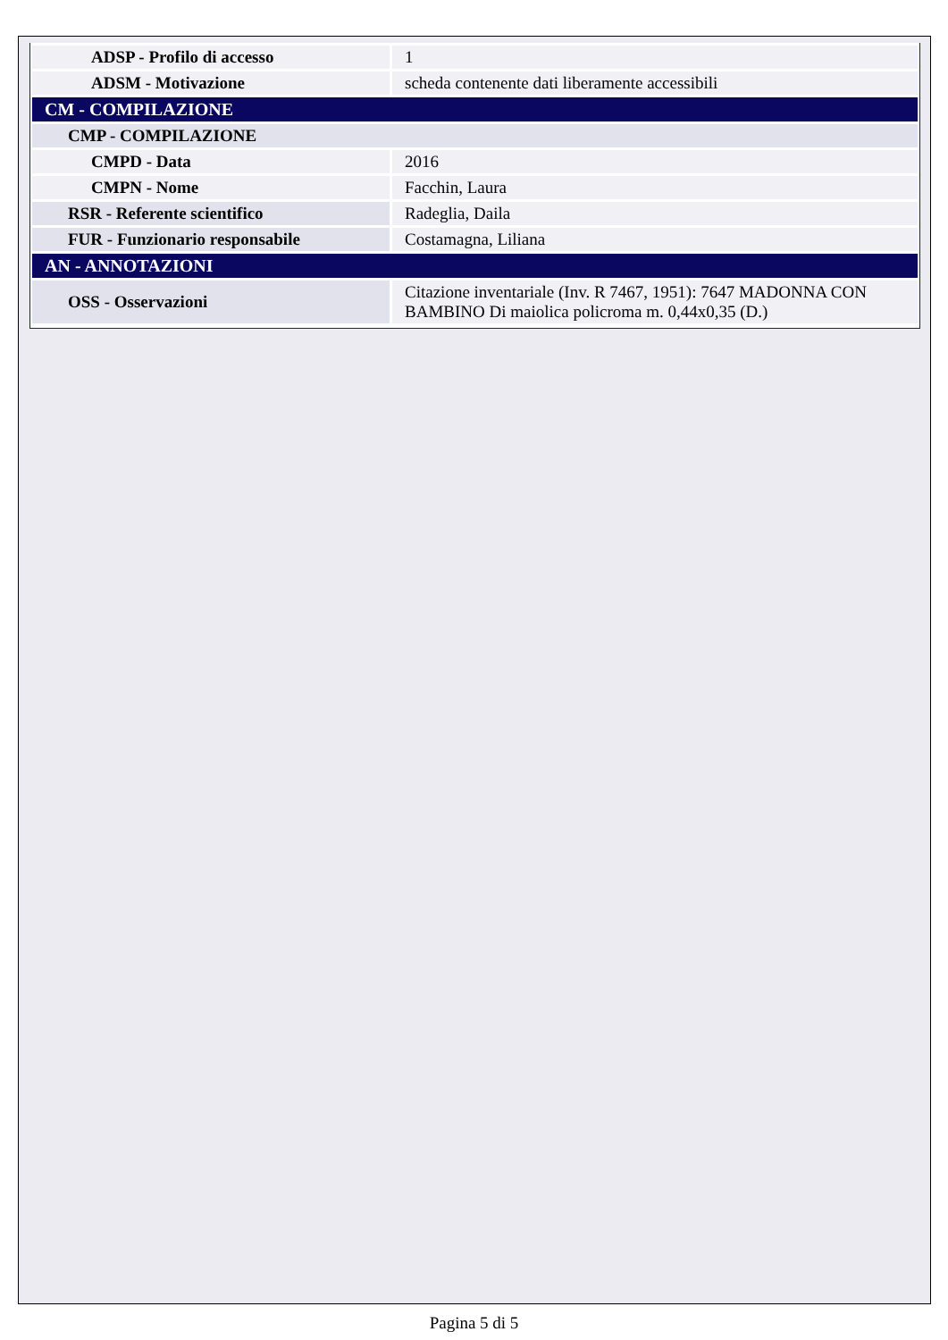| ADSP - Profilo di accesso | 1 |
| ADSM - Motivazione | scheda contenente dati liberamente accessibili |
| CM - COMPILAZIONE | |
| CMP - COMPILAZIONE | |
| CMPD - Data | 2016 |
| CMPN - Nome | Facchin, Laura |
| RSR - Referente scientifico | Radeglia, Daila |
| FUR - Funzionario responsabile | Costamagna, Liliana |
| AN - ANNOTAZIONI | |
| OSS - Osservazioni | Citazione inventariale (Inv. R 7467, 1951): 7647 MADONNA CON BAMBINO Di maiolica policroma m. 0,44x0,35 (D.) |
Pagina 5 di 5